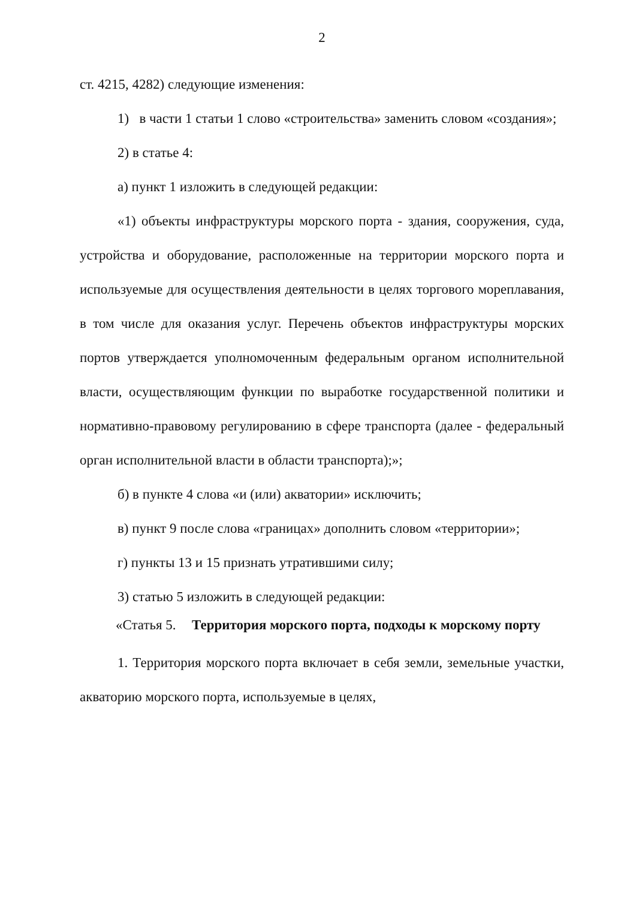2
ст. 4215, 4282) следующие изменения:
1) в части 1 статьи 1 слово «строительства» заменить словом «создания»;
2) в статье 4:
а) пункт 1 изложить в следующей редакции:
«1) объекты инфраструктуры морского порта - здания, сооружения, суда, устройства и оборудование, расположенные на территории морского порта и используемые для осуществления деятельности в целях торгового мореплавания, в том числе для оказания услуг. Перечень объектов инфраструктуры морских портов утверждается уполномоченным федеральным органом исполнительной власти, осуществляющим функции по выработке государственной политики и нормативно-правовому регулированию в сфере транспорта (далее - федеральный орган исполнительной власти в области транспорта);»;
б) в пункте 4 слова «и (или) акватории» исключить;
в) пункт 9 после слова «границах» дополнить словом «территории»;
г) пункты 13 и 15 признать утратившими силу;
3) статью 5 изложить в следующей редакции:
«Статья 5. Территория морского порта, подходы к морскому порту
1. Территория морского порта включает в себя земли, земельные участки, акваторию морского порта, используемые в целях,